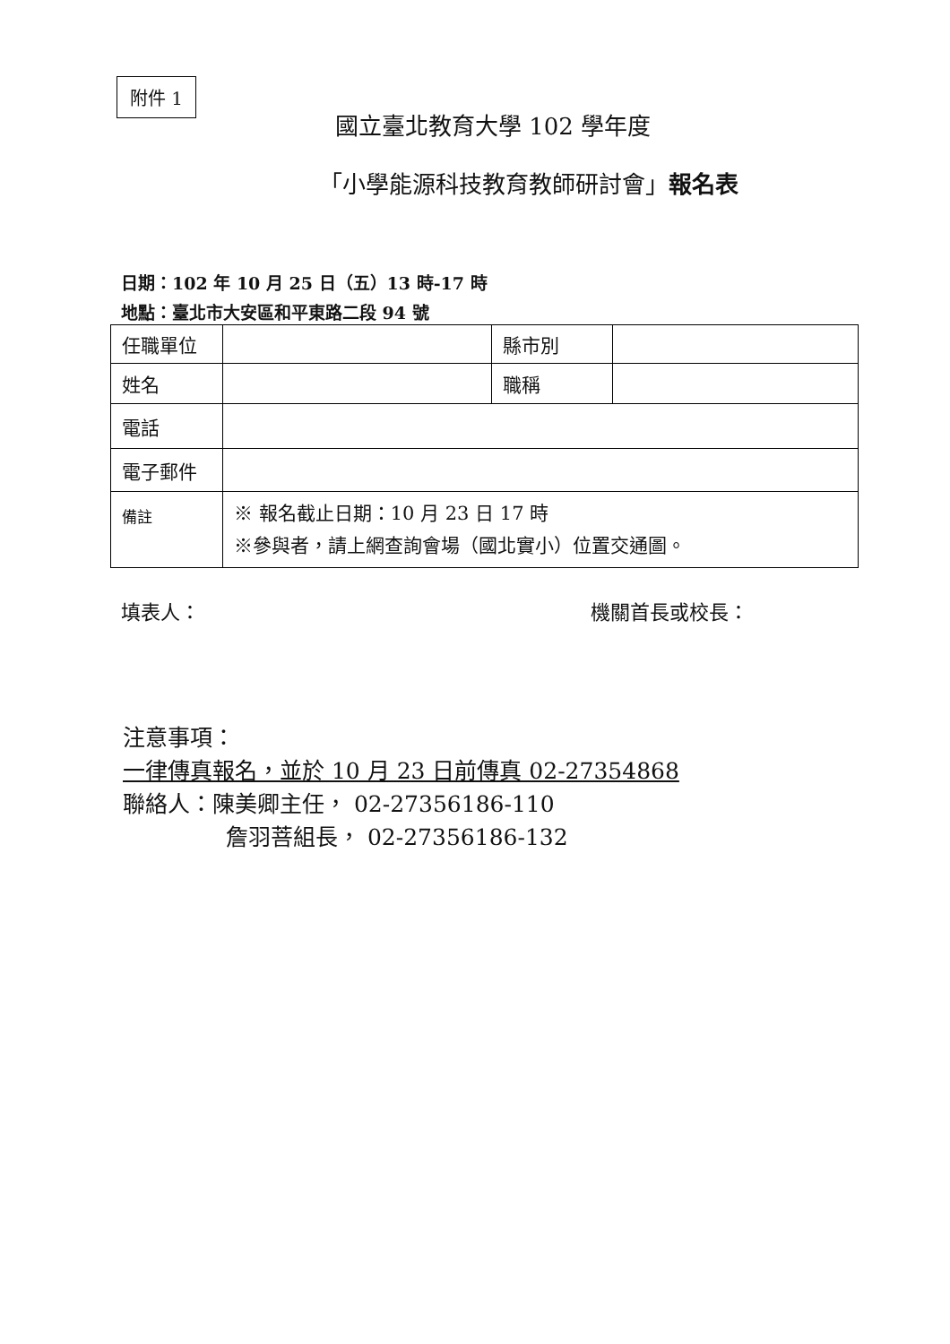附件 1
國立臺北教育大學 102 學年度
「小學能源科技教育教師研討會」報名表
日期：102 年 10 月 25 日（五）13 時-17 時
地點：臺北市大安區和平東路二段 94 號
| 任職單位 | | 縣市別 | |
| 姓名 | | 職稱 | |
| 電話 | | | |
| 電子郵件 | | | |
| 備註 | ※ 報名截止日期：10 月 23 日 17 時 ※參與者，請上網查詢會場（國北實小）位置交通圖。 | | |
填表人： 機關首長或校長：
注意事項：
一律傳真報名，並於 10 月 23 日前傳真 02-27354868
聯絡人：陳美卿主任， 02-27356186-110
詹羽菩組長， 02-27356186-132